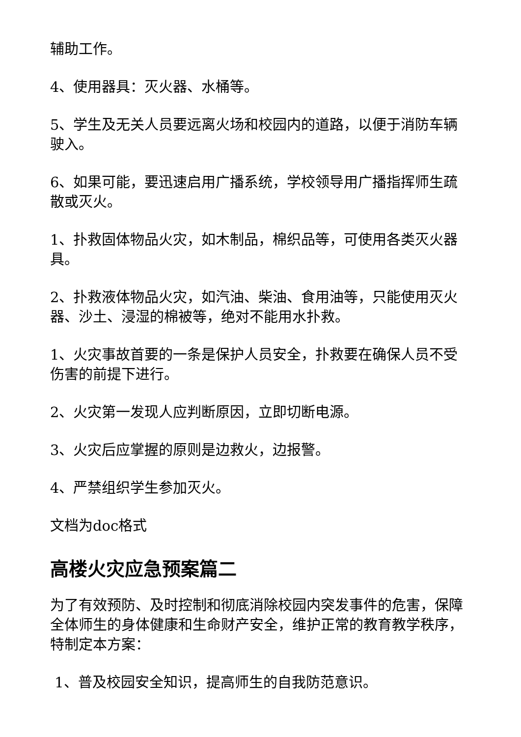辅助工作。
4、使用器具：灭火器、水桶等。
5、学生及无关人员要远离火场和校园内的道路，以便于消防车辆驶入。
6、如果可能，要迅速启用广播系统，学校领导用广播指挥师生疏散或灭火。
1、扑救固体物品火灾，如木制品，棉织品等，可使用各类灭火器具。
2、扑救液体物品火灾，如汽油、柴油、食用油等，只能使用灭火器、沙土、浸湿的棉被等，绝对不能用水扑救。
1、火灾事故首要的一条是保护人员安全，扑救要在确保人员不受伤害的前提下进行。
2、火灾第一发现人应判断原因，立即切断电源。
3、火灾后应掌握的原则是边救火，边报警。
4、严禁组织学生参加灭火。
文档为doc格式
高楼火灾应急预案篇二
为了有效预防、及时控制和彻底消除校园内突发事件的危害，保障全体师生的身体健康和生命财产安全，维护正常的教育教学秩序，特制定本方案：
1、普及校园安全知识，提高师生的自我防范意识。